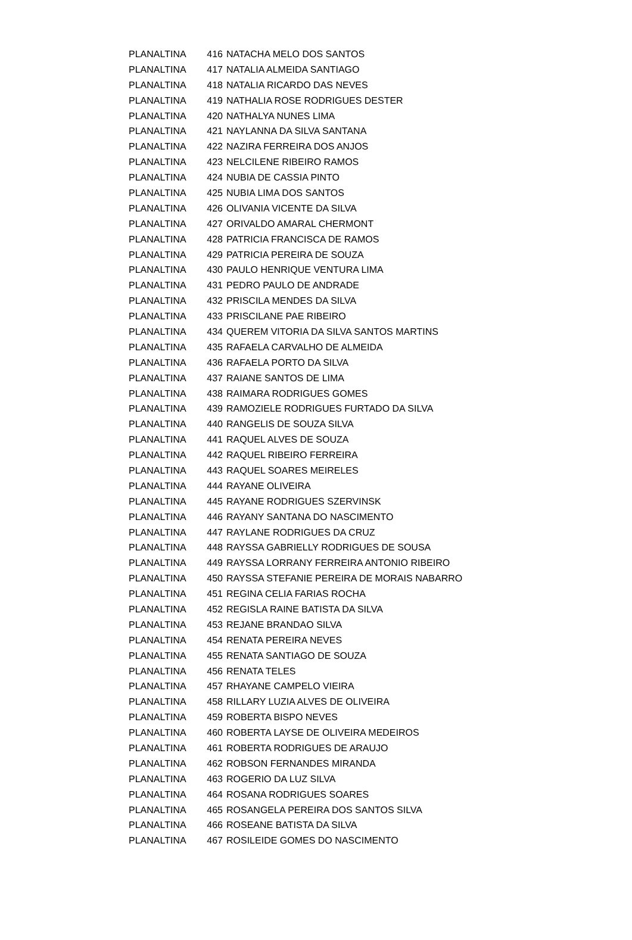| PLANALTINA | 416 | NATACHA MELO DOS SANTOS |
| PLANALTINA | 417 | NATALIA ALMEIDA SANTIAGO |
| PLANALTINA | 418 | NATALIA RICARDO DAS NEVES |
| PLANALTINA | 419 | NATHALIA ROSE RODRIGUES DESTER |
| PLANALTINA | 420 | NATHALYA NUNES LIMA |
| PLANALTINA | 421 | NAYLANNA DA SILVA SANTANA |
| PLANALTINA | 422 | NAZIRA FERREIRA DOS ANJOS |
| PLANALTINA | 423 | NELCILENE RIBEIRO RAMOS |
| PLANALTINA | 424 | NUBIA DE CASSIA PINTO |
| PLANALTINA | 425 | NUBIA LIMA DOS SANTOS |
| PLANALTINA | 426 | OLIVANIA VICENTE DA SILVA |
| PLANALTINA | 427 | ORIVALDO AMARAL CHERMONT |
| PLANALTINA | 428 | PATRICIA FRANCISCA DE RAMOS |
| PLANALTINA | 429 | PATRICIA PEREIRA DE SOUZA |
| PLANALTINA | 430 | PAULO HENRIQUE VENTURA LIMA |
| PLANALTINA | 431 | PEDRO PAULO DE ANDRADE |
| PLANALTINA | 432 | PRISCILA MENDES DA SILVA |
| PLANALTINA | 433 | PRISCILANE PAE RIBEIRO |
| PLANALTINA | 434 | QUEREM VITORIA DA SILVA SANTOS MARTINS |
| PLANALTINA | 435 | RAFAELA CARVALHO DE ALMEIDA |
| PLANALTINA | 436 | RAFAELA PORTO DA SILVA |
| PLANALTINA | 437 | RAIANE SANTOS DE LIMA |
| PLANALTINA | 438 | RAIMARA RODRIGUES GOMES |
| PLANALTINA | 439 | RAMOZIELE RODRIGUES FURTADO DA SILVA |
| PLANALTINA | 440 | RANGELIS DE SOUZA SILVA |
| PLANALTINA | 441 | RAQUEL ALVES DE SOUZA |
| PLANALTINA | 442 | RAQUEL RIBEIRO FERREIRA |
| PLANALTINA | 443 | RAQUEL SOARES MEIRELES |
| PLANALTINA | 444 | RAYANE OLIVEIRA |
| PLANALTINA | 445 | RAYANE RODRIGUES SZERVINSK |
| PLANALTINA | 446 | RAYANY SANTANA DO NASCIMENTO |
| PLANALTINA | 447 | RAYLANE RODRIGUES DA CRUZ |
| PLANALTINA | 448 | RAYSSA GABRIELLY RODRIGUES DE SOUSA |
| PLANALTINA | 449 | RAYSSA LORRANY FERREIRA ANTONIO RIBEIRO |
| PLANALTINA | 450 | RAYSSA STEFANIE PEREIRA DE MORAIS NABARRO |
| PLANALTINA | 451 | REGINA CELIA FARIAS ROCHA |
| PLANALTINA | 452 | REGISLA RAINE BATISTA DA SILVA |
| PLANALTINA | 453 | REJANE BRANDAO SILVA |
| PLANALTINA | 454 | RENATA PEREIRA NEVES |
| PLANALTINA | 455 | RENATA SANTIAGO DE SOUZA |
| PLANALTINA | 456 | RENATA TELES |
| PLANALTINA | 457 | RHAYANE CAMPELO VIEIRA |
| PLANALTINA | 458 | RILLARY LUZIA ALVES DE OLIVEIRA |
| PLANALTINA | 459 | ROBERTA BISPO NEVES |
| PLANALTINA | 460 | ROBERTA LAYSE DE OLIVEIRA MEDEIROS |
| PLANALTINA | 461 | ROBERTA RODRIGUES DE ARAUJO |
| PLANALTINA | 462 | ROBSON FERNANDES MIRANDA |
| PLANALTINA | 463 | ROGERIO DA LUZ SILVA |
| PLANALTINA | 464 | ROSANA RODRIGUES SOARES |
| PLANALTINA | 465 | ROSANGELA PEREIRA DOS SANTOS SILVA |
| PLANALTINA | 466 | ROSEANE BATISTA DA SILVA |
| PLANALTINA | 467 | ROSILEIDE GOMES DO NASCIMENTO |